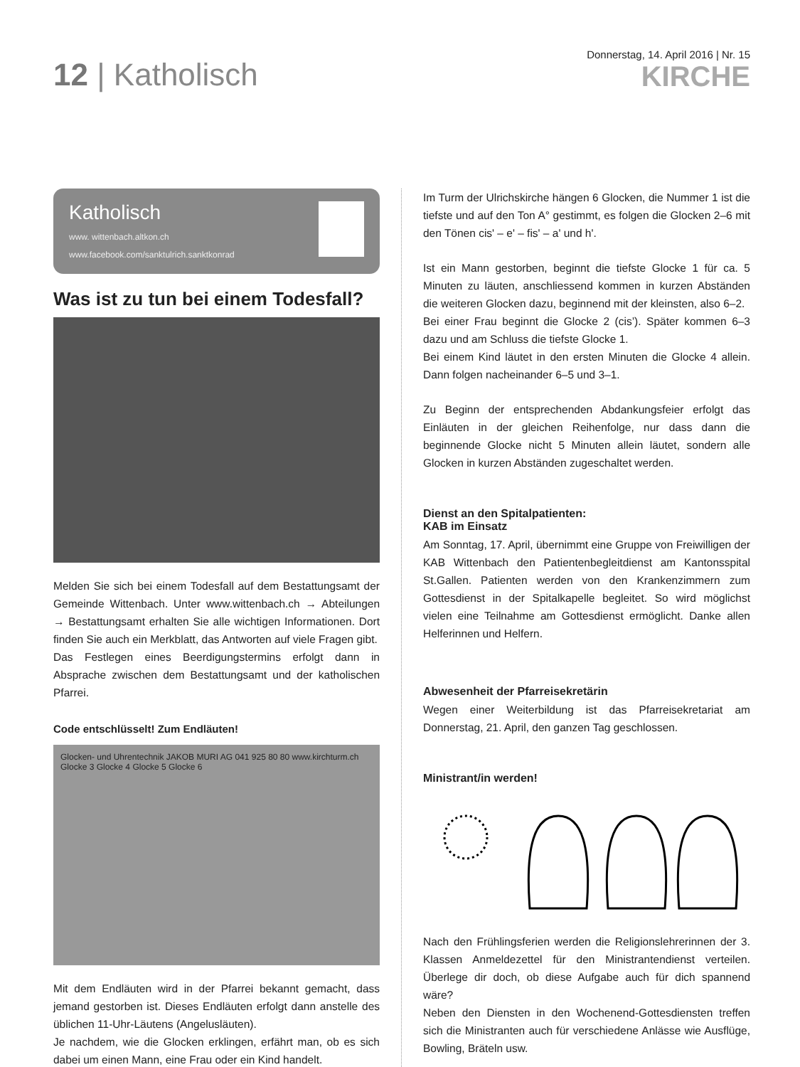12 | Katholisch
Donnerstag, 14. April 2016 | Nr. 15
KIRCHE
Katholisch
www. wittenbach.altkon.ch
www.facebook.com/sanktulrich.sanktkonrad
Was ist zu tun bei einem Todesfall?
Melden Sie sich bei einem Todesfall auf dem Bestattungsamt der Gemeinde Wittenbach. Unter www.wittenbach.ch → Abteilungen → Bestattungsamt erhalten Sie alle wichtigen Informationen. Dort finden Sie auch ein Merkblatt, das Antworten auf viele Fragen gibt.
Das Festlegen eines Beerdigungstermins erfolgt dann in Absprache zwischen dem Bestattungsamt und der katholischen Pfarrei.
Code entschlüsselt! Zum Endläuten!
Glocken- und Uhrentechnik JAKOB MURI AG 041 925 80 80 www.kirchturm.ch
Glocke 3 Glocke 4 Glocke 5 Glocke 6
Mit dem Endläuten wird in der Pfarrei bekannt gemacht, dass jemand gestorben ist. Dieses Endläuten erfolgt dann anstelle des üblichen 11-Uhr-Läutens (Angelusläuten).
Je nachdem, wie die Glocken erklingen, erfährt man, ob es sich dabei um einen Mann, eine Frau oder ein Kind handelt.
Im Turm der Ulrichskirche hängen 6 Glocken, die Nummer 1 ist die tiefste und auf den Ton A° gestimmt, es folgen die Glocken 2–6 mit den Tönen cis' – e' – fis' – a' und h'.
Ist ein Mann gestorben, beginnt die tiefste Glocke 1 für ca. 5 Minuten zu läuten, anschliessend kommen in kurzen Abständen die weiteren Glocken dazu, beginnend mit der kleinsten, also 6–2.
Bei einer Frau beginnt die Glocke 2 (cis’). Später kommen 6–3 dazu und am Schluss die tiefste Glocke 1.
Bei einem Kind läutet in den ersten Minuten die Glocke 4 allein. Dann folgen nacheinander 6–5 und 3–1.
Zu Beginn der entsprechenden Abdankungsfeier erfolgt das Einläuten in der gleichen Reihenfolge, nur dass dann die beginnende Glocke nicht 5 Minuten allein läutet, sondern alle Glocken in kurzen Abständen zugeschaltet werden.
Dienst an den Spitalpatienten:
KAB im Einsatz
Am Sonntag, 17. April, übernimmt eine Gruppe von Freiwilligen der KAB Wittenbach den Patientenbegleitdienst am Kantonsspital St.Gallen. Patienten werden von den Krankenzimmern zum Gottesdienst in der Spitalkapelle begleitet. So wird möglichst vielen eine Teilnahme am Gottesdienst ermöglicht. Danke allen Helferinnen und Helfern.
Abwesenheit der Pfarreisekretärin
Wegen einer Weiterbildung ist das Pfarreisekretariat am Donnerstag, 21. April, den ganzen Tag geschlossen.
Ministrant/in werden!
Nach den Frühlingsferien werden die Religionslehrerinnen der 3. Klassen Anmeldezettel für den Ministrantendienst verteilen. Überlege dir doch, ob diese Aufgabe auch für dich spannend wäre?
Neben den Diensten in den Wochenend-Gottesdiensten treffen sich die Ministranten auch für verschiedene Anlässe wie Ausflüge, Bowling, Bräteln usw.